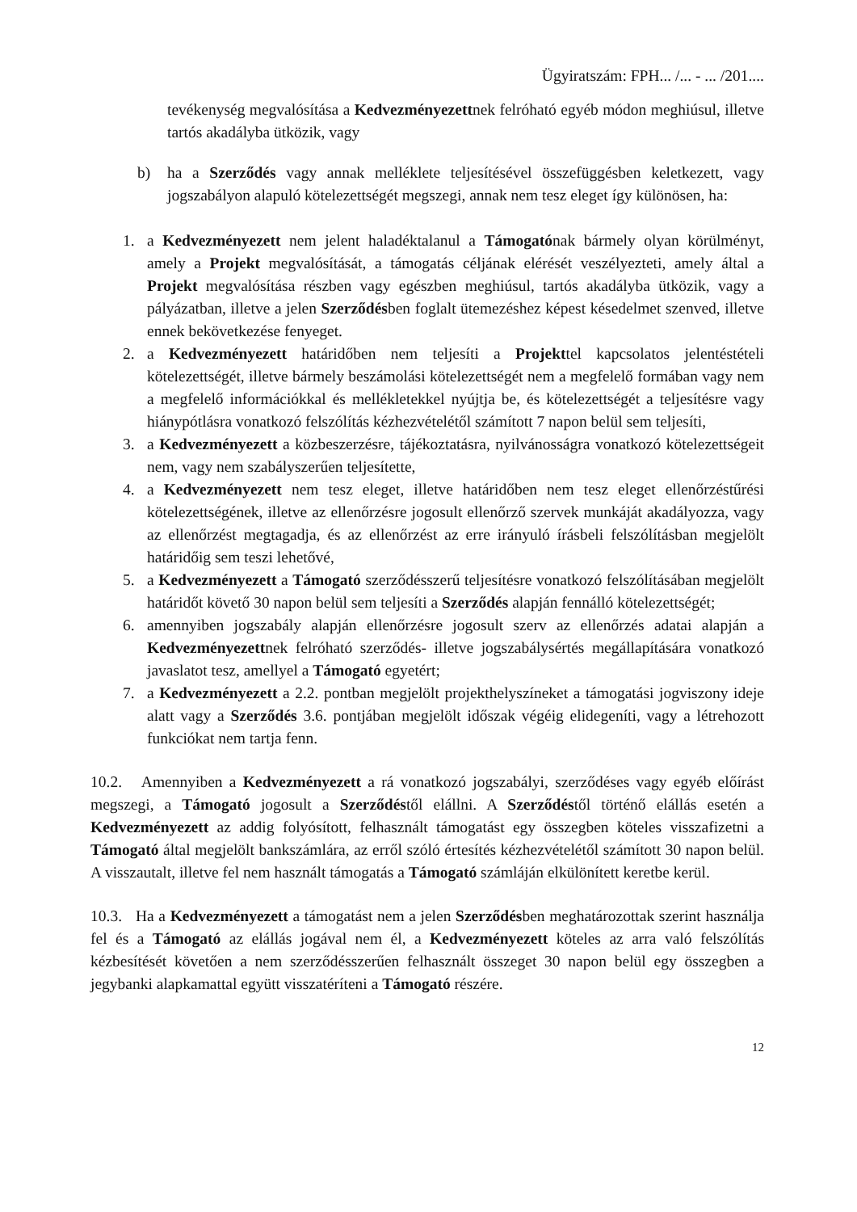Ügyiratszám: FPH... /... - ... /201....
tevékenység megvalósítása a Kedvezményezettnek felróható egyéb módon meghiúsul, illetve tartós akadályba ütközik, vagy
b) ha a Szerződés vagy annak melléklete teljesítésével összefüggésben keletkezett, vagy jogszabályon alapuló kötelezettségét megszegi, annak nem tesz eleget így különösen, ha:
1. a Kedvezményezett nem jelent haladéktalanul a Támogatónak bármely olyan körülményt, amely a Projekt megvalósítását, a támogatás céljának elérését veszélyezteti, amely által a Projekt megvalósítása részben vagy egészben meghiúsul, tartós akadályba ütközik, vagy a pályázatban, illetve a jelen Szerződésben foglalt ütemezéshez képest késedelmet szenved, illetve ennek bekövetkezése fenyeget.
2. a Kedvezményezett határidőben nem teljesíti a Projekttel kapcsolatos jelentéstételi kötelezettségét, illetve bármely beszámolási kötelezettségét nem a megfelelő formában vagy nem a megfelelő információkkal és mellékletekkel nyújtja be, és kötelezettségét a teljesítésre vagy hiánypótlásra vonatkozó felszólítás kézhezvételétől számított 7 napon belül sem teljesíti,
3. a Kedvezményezett a közbeszerzésre, tájékoztatásra, nyilvánosságra vonatkozó kötelezettségeit nem, vagy nem szabályszerűen teljesítette,
4. a Kedvezményezett nem tesz eleget, illetve határidőben nem tesz eleget ellenőrzéstűrési kötelezettségének, illetve az ellenőrzésre jogosult ellenőrző szervek munkáját akadályozza, vagy az ellenőrzést megtagadja, és az ellenőrzést az erre irányuló írásbeli felszólításban megjelölt határidőig sem teszi lehetővé,
5. a Kedvezményezett a Támogató szerződésszerű teljesítésre vonatkozó felszólításában megjelölt határidőt követő 30 napon belül sem teljesíti a Szerződés alapján fennálló kötelezettségét;
6. amennyiben jogszabály alapján ellenőrzésre jogosult szerv az ellenőrzés adatai alapján a Kedvezményezettnek felróható szerződés- illetve jogszabálysértés megállapítására vonatkozó javaslatot tesz, amellyel a Támogató egyetért;
7. a Kedvezményezett a 2.2. pontban megjelölt projekthelyszíneket a támogatási jogviszony ideje alatt vagy a Szerződés 3.6. pontjában megjelölt időszak végéig elidegeníti, vagy a létrehozott funkciókat nem tartja fenn.
10.2. Amennyiben a Kedvezményezett a rá vonatkozó jogszabályi, szerződéses vagy egyéb előírást megszegi, a Támogató jogosult a Szerződéstől elállni. A Szerződéstől történő elállás esetén a Kedvezményezett az addig folyósított, felhasznált támogatást egy összegben köteles visszafizetni a Támogató által megjelölt bankszámlára, az erről szóló értesítés kézhezvételétől számított 30 napon belül. A visszautalt, illetve fel nem használt támogatás a Támogató számláján elkülönített keretbe kerül.
10.3. Ha a Kedvezményezett a támogatást nem a jelen Szerződésben meghatározottak szerint használja fel és a Támogató az elállás jogával nem él, a Kedvezményezett köteles az arra való felszólítás kézbesítését követően a nem szerződésszerűen felhasznált összeget 30 napon belül egy összegben a jegybanki alapkamattal együtt visszatéríteni a Támogató részére.
12